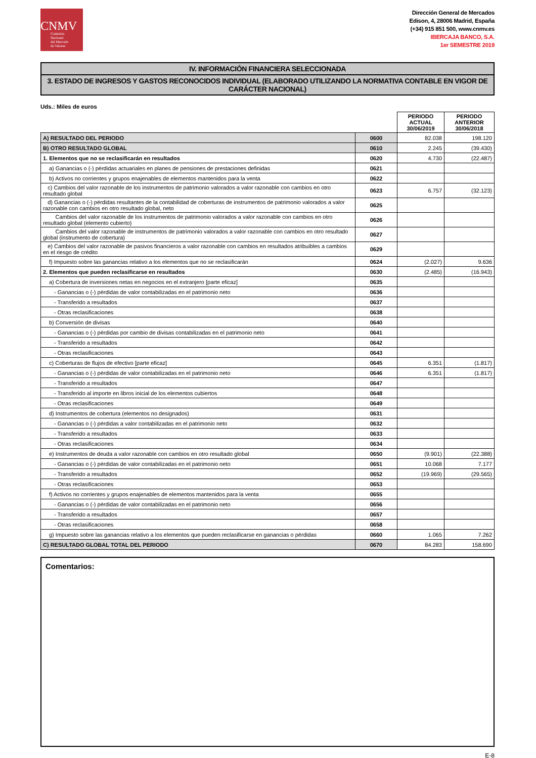CNMV
Comisión
Nacional
del Mercado
de Valores
Dirección General de Mercados
Edison, 4, 28006 Madrid, España
(+34) 915 851 500, www.cnmv.es
IBERCAJA BANCO, S.A.
1er SEMESTRE 2019
IV. INFORMACIÓN FINANCIERA SELECCIONADA
3. ESTADO DE INGRESOS Y GASTOS RECONOCIDOS INDIVIDUAL (ELABORADO UTILIZANDO LA NORMATIVA CONTABLE EN VIGOR DE CARÁCTER NACIONAL)
Uds.: Miles de euros
| | | PERIODO ACTUAL 30/06/2019 | PERIODO ANTERIOR 30/06/2018 |
| A) RESULTADO DEL PERIODO | 0600 | 82.038 | 198.120 |
| B) OTRO RESULTADO GLOBAL | 0610 | 2.245 | (39.430) |
| 1. Elementos que no se reclasificarán en resultados | 0620 | 4.730 | (22.487) |
| a) Ganancias o (-) pérdidas actuariales en planes de pensiones de prestaciones definidas | 0621 | | |
| b) Activos no corrientes y grupos enajenables de elementos mantenidos para la venta | 0622 | | |
| c) Cambios del valor razonable de los instrumentos de patrimonio valorados a valor razonable con cambios en otro resultado global | 0623 | 6.757 | (32.123) |
| d) Ganancias o (-) pérdidas resultantes de la contabilidad de coberturas de instrumentos de patrimonio valorados a valor razonable con cambios en otro resultado global, neto | 0625 | | |
| Cambios del valor razonable de los instrumentos de patrimonio valorados a valor razonable con cambios en otro resultado global (elemento cubierto) | 0626 | | |
| Cambios del valor razonable de instrumentos de patrimonio valorados a valor razonable con cambios en otro resultado global (instrumento de cobertura) | 0627 | | |
| e) Cambios del valor razonable de pasivos financieros a valor razonable con cambios en resultados atribuibles a cambios en el riesgo de crédito | 0629 | | |
| f) Impuesto sobre las ganancias relativo a los elementos que no se reclasificarán | 0624 | (2.027) | 9.636 |
| 2. Elementos que pueden reclasificarse en resultados | 0630 | (2.485) | (16.943) |
| a) Cobertura de inversiones netas en negocios en el extranjero [parte eficaz] | 0635 | | |
| - Ganancias o (-) pérdidas de valor contabilizadas en el patrimonio neto | 0636 | | |
| - Transferido a resultados | 0637 | | |
| - Otras reclasificaciones | 0638 | | |
| b) Conversión de divisas | 0640 | | |
| - Ganancias o (-) pérdidas por cambio de divisas contabilizadas en el patrimonio neto | 0641 | | |
| - Transferido a resultados | 0642 | | |
| - Otras reclasificaciones | 0643 | | |
| c) Coberturas de flujos de efectivo [parte eficaz] | 0645 | 6.351 | (1.817) |
| - Ganancias o (-) pérdidas de valor contabilizadas en el patrimonio neto | 0646 | 6.351 | (1.817) |
| - Transferido a resultados | 0647 | | |
| - Transferido al importe en libros inicial de los elementos cubiertos | 0648 | | |
| - Otras reclasificaciones | 0649 | | |
| d) Instrumentos de cobertura (elementos no designados) | 0631 | | |
| - Ganancias o (-) pérdidas a valor contabilizadas en el patrimonio neto | 0632 | | |
| - Transferido a resultados | 0633 | | |
| - Otras reclasificaciones | 0634 | | |
| e) Instrumentos de deuda a valor razonable con cambios en otro resultado global | 0650 | (9.901) | (22.388) |
| - Ganancias o (-) pérdidas de valor contabilizadas en el patrimonio neto | 0651 | 10.068 | 7.177 |
| - Transferido a resultados | 0652 | (19.969) | (29.565) |
| - Otras reclasificaciones | 0653 | | |
| f) Activos no corrientes y grupos enajenables de elementos mantenidos para la venta | 0655 | | |
| - Ganancias o (-) pérdidas de valor contabilizadas en el patrimonio neto | 0656 | | |
| - Transferido a resultados | 0657 | | |
| - Otras reclasificaciones | 0658 | | |
| g) Impuesto sobre las ganancias relativo a los elementos que pueden reclasificarse en ganancias o pérdidas | 0660 | 1.065 | 7.262 |
| C) RESULTADO GLOBAL TOTAL DEL PERIODO | 0670 | 84.283 | 158.690 |
Comentarios:
E-8